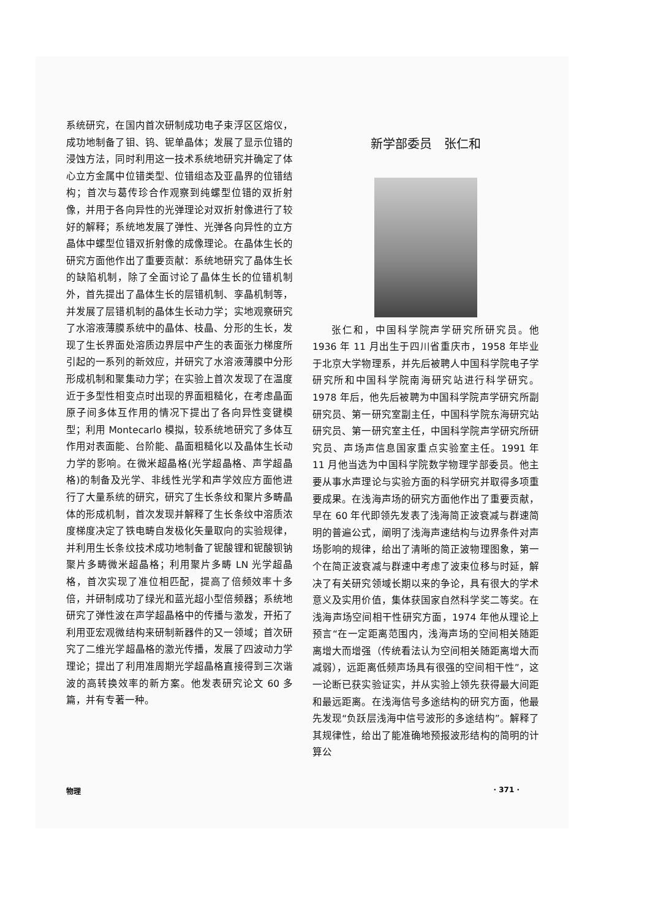系统研究，在国内首次研制成功电子束浮区区熔仪，成功地制备了钼、钨、铌单晶体；发展了显示位错的浸蚀方法，同时利用这一技术系统地研究并确定了体心立方金属中位错类型、位错组态及亚晶界的位错结构；首次与葛传珍合作观察到纯螺型位错的双折射像，并用于各向异性的光弹理论对双折射像进行了较好的解释；系统地发展了弹性、光弹各向异性的立方晶体中螺型位错双折射像的成像理论。在晶体生长的研究方面他作出了重要贡献：系统地研究了晶体生长的缺陷机制，除了全面讨论了晶体生长的位错机制外，首先提出了晶体生长的层错机制、孪晶机制等，并发展了层错机制的晶体生长动力学；实地观察研究了水溶液薄膜系统中的晶体、枝晶、分形的生长，发现了生长界面处溶质边界层中产生的表面张力梯度所引起的一系列的新效应，并研究了水溶液薄膜中分形形成机制和聚集动力学；在实验上首次发现了在温度近于多型性相变点时出现的界面粗糙化，在考虑晶面原子间多体互作用的情况下提出了各向异性变键模型；利用 Montecarlo 模拟，较系统地研究了多体互作用对表面能、台阶能、晶面粗糙化以及晶体生长动力学的影响。在微米超晶格(光学超晶格、声学超晶格)的制备及光学、非线性光学和声学效应方面他进行了大量系统的研究，研究了生长条纹和聚片多畴晶体的形成机制，首次发现并解释了生长条纹中溶质浓度梯度决定了铁电畴自发极化矢量取向的实验规律，并利用生长条纹技术成功地制备了铌酸锂和铌酸钡钠聚片多畴微米超晶格；利用聚片多畴 LN 光学超晶格，首次实现了准位相匹配，提高了倍频效率十多倍，并研制成功了绿光和蓝光超小型倍频器；系统地研究了弹性波在声学超晶格中的传播与激发，开拓了利用亚宏观微结构来研制新器件的又一领域；首次研究了二维光学超晶格的激光传播，发展了四波动力学理论；提出了利用准周期光学超晶格直接得到三次谐波的高转换效率的新方案。他发表研究论文 60 多篇，并有专著一种。
新学部委员　张仁和
张仁和，中国科学院声学研究所研究员。他 1936 年 11 月出生于四川省重庆市，1958 年毕业于北京大学物理系，并先后被聘人中国科学院电子学研究所和中国科学院南海研究站进行科学研究。1978 年后，他先后被聘为中国科学院声学研究所副研究员、第一研究室副主任，中国科学院东海研究站研究员、第一研究室主任，中国科学院声学研究所研究员、声场声信息国家重点实验室主任。1991 年 11 月他当选为中国科学院数学物理学部委员。他主要从事水声理论与实验方面的科学研究并取得多项重要成果。在浅海声场的研究方面他作出了重要贡献，早在 60 年代即领先发表了浅海简正波衰减与群速简明的普遍公式，阐明了浅海声速结构与边界条件对声场影响的规律，给出了清晰的简正波物理图象，第一个在简正波衰减与群速中考虑了波束位移与时延，解决了有关研究领域长期以来的争论，具有很大的学术意义及实用价值，集体获国家自然科学奖二等奖。在浅海声场空间相干性研究方面，1974 年他从理论上预言“在一定距离范围内，浅海声场的空间相关随距离增大而增强（传统看法认为空间相关随距离增大而减弱），远距离低频声场具有很强的空间相干性”，这一论断已获实验证实，并从实验上领先获得最大间距和最远距离。在浅海信号多途结构的研究方面，他最先发现“负跃层浅海中信号波形的多途结构”。解释了其规律性，给出了能准确地预报波形结构的简明的计算公
物理 · 371 ·